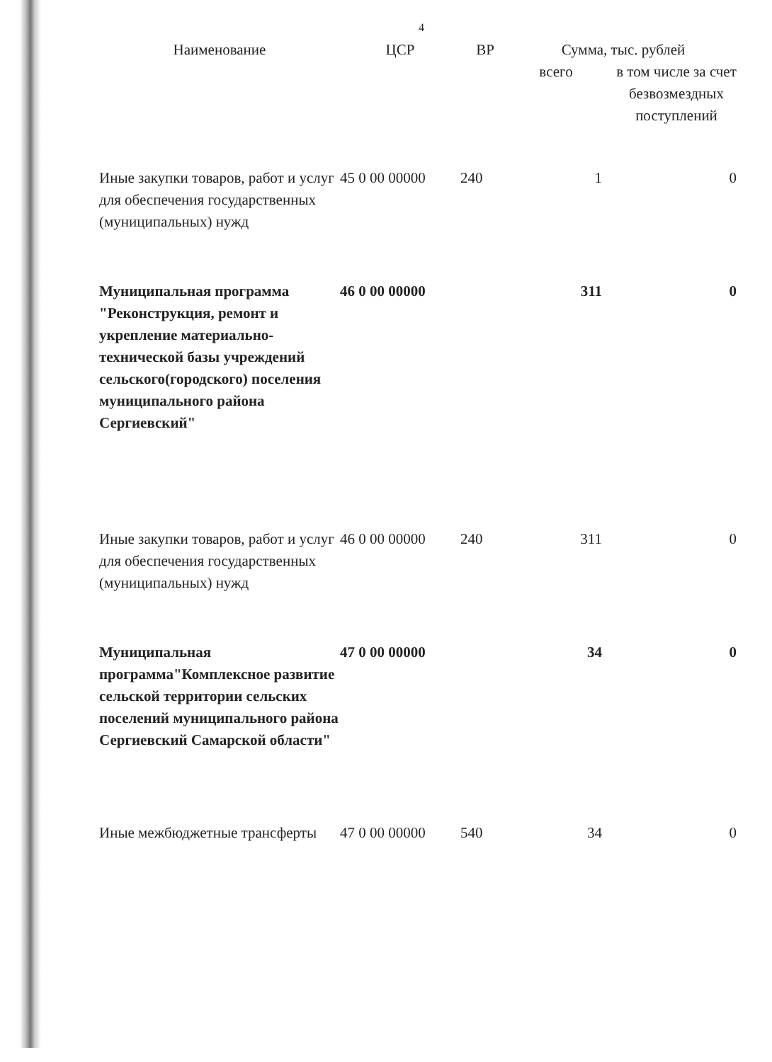4
| Наименование | ЦСР | ВР | Сумма, тыс. рублей | |
| --- | --- | --- | --- | --- |
| | | | всего | в том числе за счет безвозмездных поступлений |
| Иные закупки товаров, работ и услуг для обеспечения государственных (муниципальных) нужд | 45 0 00 00000 | 240 | 1 | 0 |
| Муниципальная программа "Реконструкция, ремонт и укрепление материально-технической базы учреждений сельского(городского) поселения муниципального района Сергиевский" | 46 0 00 00000 | | 311 | 0 |
| Иные закупки товаров, работ и услуг для обеспечения государственных (муниципальных) нужд | 46 0 00 00000 | 240 | 311 | 0 |
| Муниципальная программа"Комплексное развитие сельской территории сельских поселений муниципального района Сергиевский Самарской области" | 47 0 00 00000 | | 34 | 0 |
| Иные межбюджетные трансферты | 47 0 00 00000 | 540 | 34 | 0 |